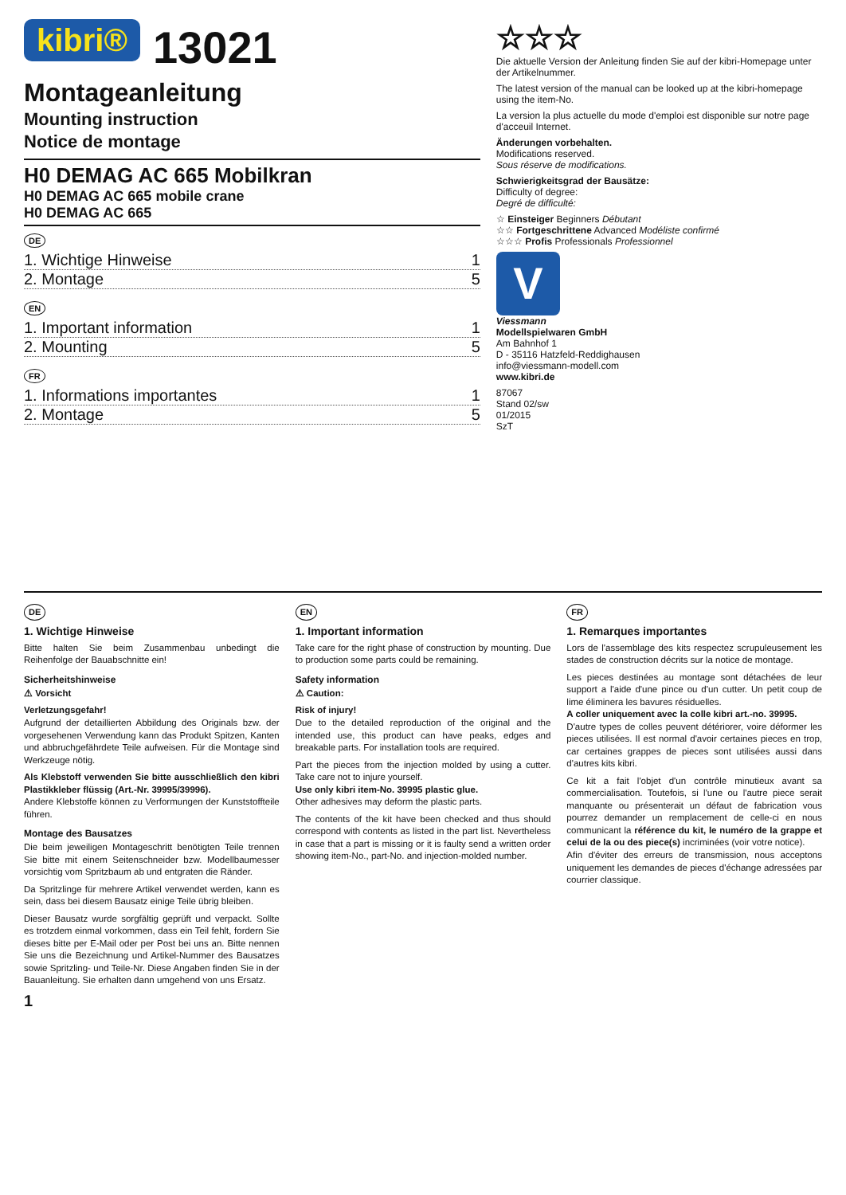kibri® 13021
Montageanleitung
Mounting instruction
Notice de montage
H0 DEMAG AC 665 Mobilkran
H0 DEMAG AC 665 mobile crane
H0 DEMAG AC 665
DE
1. Wichtige Hinweise 1
2. Montage 5
EN
1. Important information 1
2. Mounting 5
FR
1. Informations importantes 1
2. Montage 5
☆☆☆
Die aktuelle Version der Anleitung finden Sie auf der kibri-Homepage unter der Artikelnummer.
The latest version of the manual can be looked up at the kibri-homepage using the item-No.
La version la plus actuelle du mode d'emploi est disponible sur notre page d'acceuil Internet.
Änderungen vorbehalten.
Modifications reserved.
Sous réserve de modifications.
Schwierigkeitsgrad der Bausätze:
Difficulty of degree:
Degré de difficulté:
☆ Einsteiger Beginners Débutant
☆☆ Fortgeschrittene Advanced Modéliste confirmé
☆☆☆ Profis Professionals Professionnel
V
Viessmann
Modellspielwaren GmbH
Am Bahnhof 1
D - 35116 Hatzfeld-Reddighausen
info@viessmann-modell.com
www.kibri.de
87067
Stand 02/sw
01/2015
SzT
DE
1. Wichtige Hinweise
Bitte halten Sie beim Zusammenbau unbedingt die Reihenfolge der Bauabschnitte ein!
Sicherheitshinweise
⚠ Vorsicht
Verletzungsgefahr!
Aufgrund der detaillierten Abbildung des Originals bzw. der vorgesehenen Verwendung kann das Produkt Spitzen, Kanten und abbruchgefährdete Teile aufweisen. Für die Montage sind Werkzeuge nötig.
Als Klebstoff verwenden Sie bitte ausschließlich den kibri Plastikkleber flüssig (Art.-Nr. 39995/39996).
Andere Klebstoffe können zu Verformungen der Kunststoffteile führen.
Montage des Bausatzes
Die beim jeweiligen Montageschritt benötigten Teile trennen Sie bitte mit einem Seitenschneider bzw. Modellbaumesser vorsichtig vom Spritzbaum ab und entgraten die Ränder.
Da Spritzlinge für mehrere Artikel verwendet werden, kann es sein, dass bei diesem Bausatz einige Teile übrig bleiben.
Dieser Bausatz wurde sorgfältig geprüft und verpackt. Sollte es trotzdem einmal vorkommen, dass ein Teil fehlt, fordern Sie dieses bitte per E-Mail oder per Post bei uns an. Bitte nennen Sie uns die Bezeichnung und Artikel-Nummer des Bausatzes sowie Spritzling- und Teile-Nr. Diese Angaben finden Sie in der Bauanleitung. Sie erhalten dann umgehend von uns Ersatz.
EN
1. Important information
Take care for the right phase of construction by mounting. Due to production some parts could be remaining.
Safety information
⚠ Caution:
Risk of injury!
Due to the detailed reproduction of the original and the intended use, this product can have peaks, edges and breakable parts. For installation tools are required.
Part the pieces from the injection molded by using a cutter. Take care not to injure yourself.
Use only kibri item-No. 39995 plastic glue.
Other adhesives may deform the plastic parts.
The contents of the kit have been checked and thus should correspond with contents as listed in the part list. Nevertheless in case that a part is missing or it is faulty send a written order showing item-No., part-No. and injection-molded number.
FR
1. Remarques importantes
Lors de l'assemblage des kits respectez scrupuleusement les stades de construction décrits sur la notice de montage.
Les pieces destinées au montage sont détachées de leur support a l'aide d'une pince ou d'un cutter. Un petit coup de lime éliminera les bavures résiduelles.
A coller uniquement avec la colle kibri art.-no. 39995.
D'autre types de colles peuvent détériorer, voire déformer les pieces utilisées. Il est normal d'avoir certaines pieces en trop, car certaines grappes de pieces sont utilisées aussi dans d'autres kits kibri.
Ce kit a fait l'objet d'un contrôle minutieux avant sa commercialisation. Toutefois, si l'une ou l'autre piece serait manquante ou présenterait un défaut de fabrication vous pourrez demander un remplacement de celle-ci en nous communicant la référence du kit, le numéro de la grappe et celui de la ou des piece(s) incriminées (voir votre notice).
Afin d'éviter des erreurs de transmission, nous acceptons uniquement les demandes de pieces d'échange adressées par courrier classique.
1